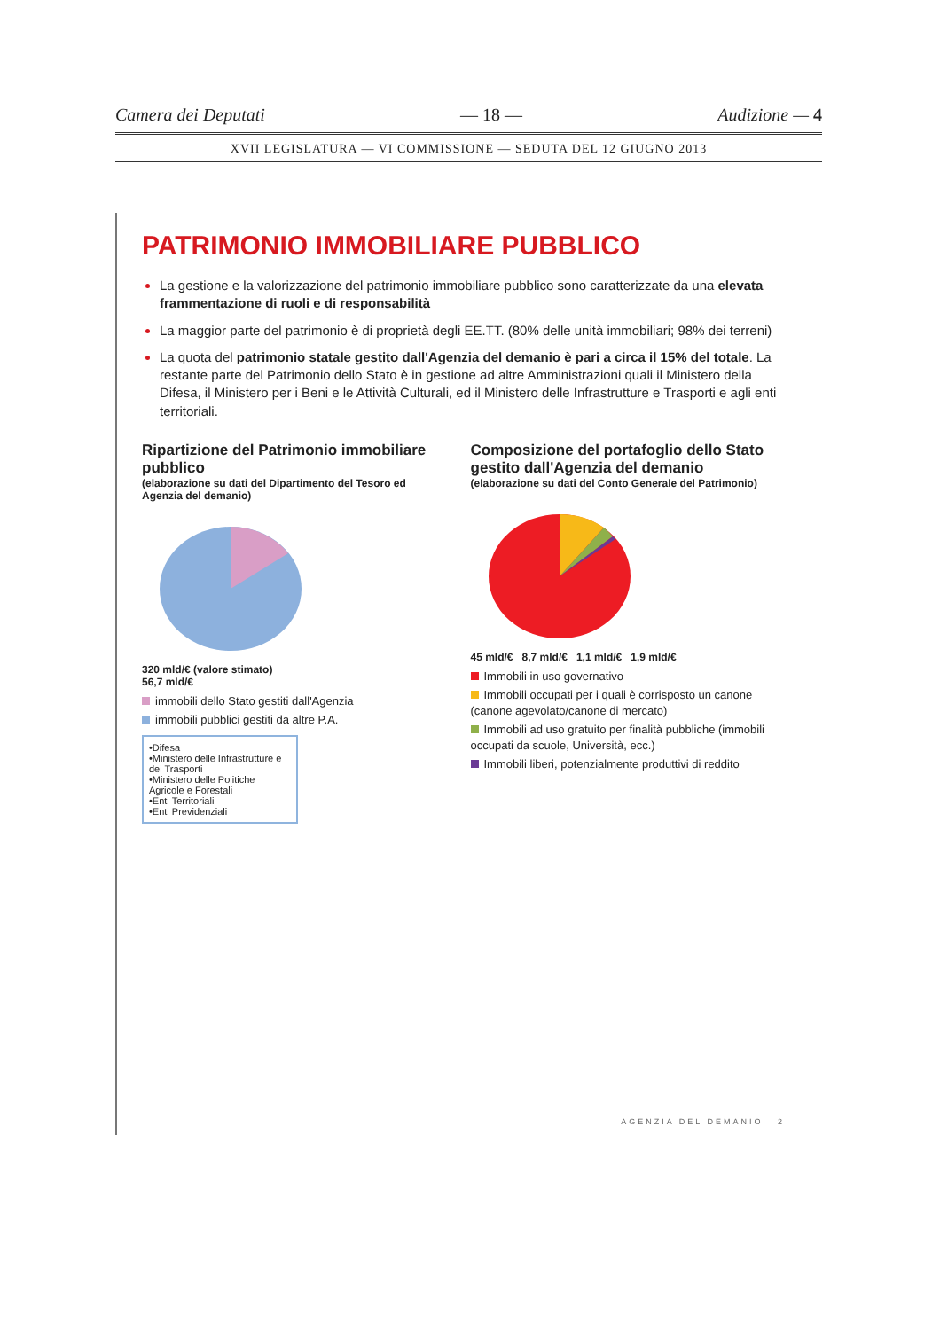Camera dei Deputati — 18 — Audizione — 4
XVII LEGISLATURA — VI COMMISSIONE — SEDUTA DEL 12 GIUGNO 2013
PATRIMONIO IMMOBILIARE PUBBLICO
La gestione e la valorizzazione del patrimonio immobiliare pubblico sono caratterizzate da una elevata frammentazione di ruoli e di responsabilità
La maggior parte del patrimonio è di proprietà degli EE.TT. (80% delle unità immobiliari; 98% dei terreni)
La quota del patrimonio statale gestito dall'Agenzia del demanio è pari a circa il 15% del totale. La restante parte del Patrimonio dello Stato è in gestione ad altre Amministrazioni quali il Ministero della Difesa, il Ministero per i Beni e le Attività Culturali, ed il Ministero delle Infrastrutture e Trasporti e agli enti territoriali.
Ripartizione del Patrimonio immobiliare pubblico
(elaborazione su dati del Dipartimento del Tesoro ed Agenzia del demanio)
320 mld/€ (valore stimato)
56,7 mld/€
immobili dello Stato gestiti dall'Agenzia
immobili pubblici gestiti da altre P.A.
•Difesa
•Ministero delle Infrastrutture e dei Trasporti
•Ministero delle Politiche Agricole e Forestali
•Enti Territoriali
•Enti Previdenziali
Composizione del portafoglio dello Stato gestito dall'Agenzia del demanio
(elaborazione su dati del Conto Generale del Patrimonio)
45 mld/€ 8,7 mld/€ 1,1 mld/€ 1,9 mld/€
Immobili in uso governativo
Immobili occupati per i quali è corrisposto un canone (canone agevolato/canone di mercato)
Immobili ad uso gratuito per finalità pubbliche (immobili occupati da scuole, Università, ecc.)
Immobili liberi, potenzialmente produttivi di reddito
AGENZIA DEL DEMANIO 2